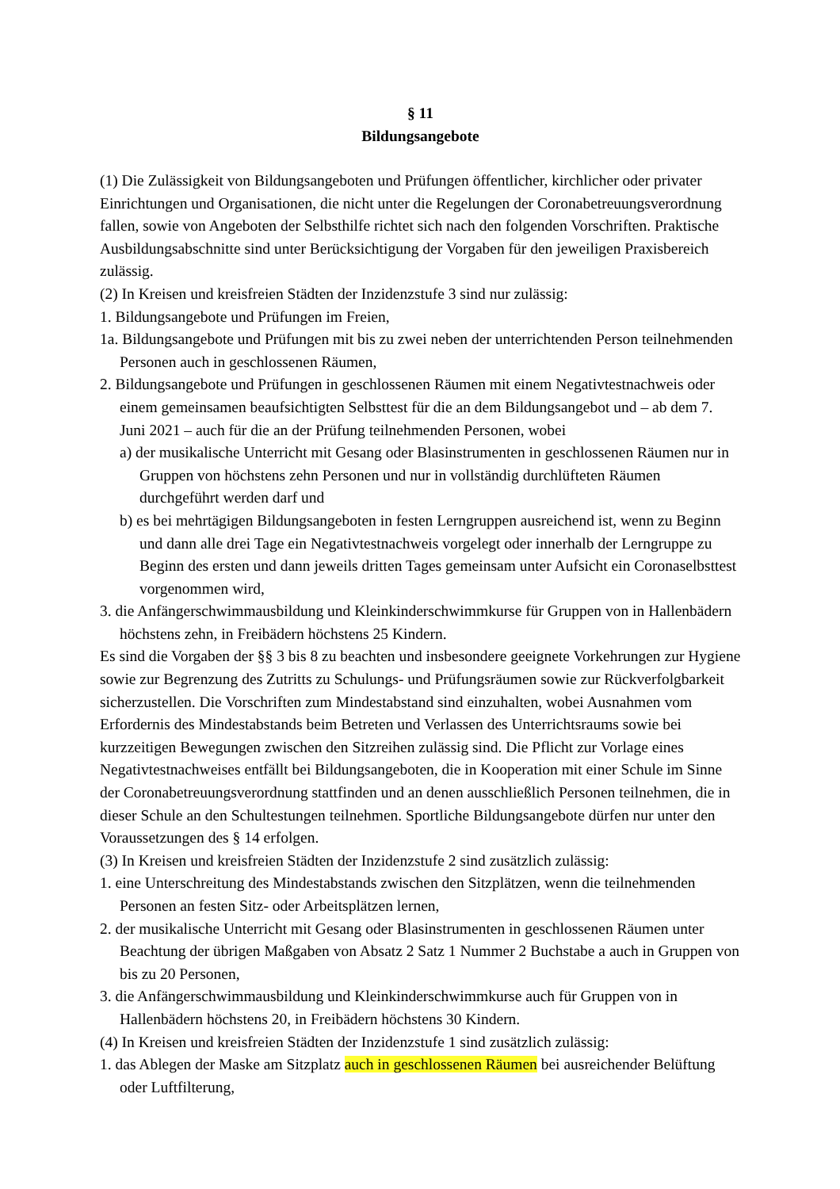§ 11
Bildungsangebote
(1) Die Zulässigkeit von Bildungsangeboten und Prüfungen öffentlicher, kirchlicher oder privater Einrichtungen und Organisationen, die nicht unter die Regelungen der Coronabetreuungsverordnung fallen, sowie von Angeboten der Selbsthilfe richtet sich nach den folgenden Vorschriften. Praktische Ausbildungsabschnitte sind unter Berücksichtigung der Vorgaben für den jeweiligen Praxisbereich zulässig.
(2) In Kreisen und kreisfreien Städten der Inzidenzstufe 3 sind nur zulässig:
1. Bildungsangebote und Prüfungen im Freien,
1a. Bildungsangebote und Prüfungen mit bis zu zwei neben der unterrichtenden Person teilnehmenden Personen auch in geschlossenen Räumen,
2. Bildungsangebote und Prüfungen in geschlossenen Räumen mit einem Negativtestnachweis oder einem gemeinsamen beaufsichtigten Selbsttest für die an dem Bildungsangebot und – ab dem 7. Juni 2021 – auch für die an der Prüfung teilnehmenden Personen, wobei
a) der musikalische Unterricht mit Gesang oder Blasinstrumenten in geschlossenen Räumen nur in Gruppen von höchstens zehn Personen und nur in vollständig durchlüfteten Räumen durchgeführt werden darf und
b) es bei mehrtägigen Bildungsangeboten in festen Lerngruppen ausreichend ist, wenn zu Beginn und dann alle drei Tage ein Negativtestnachweis vorgelegt oder innerhalb der Lerngruppe zu Beginn des ersten und dann jeweils dritten Tages gemeinsam unter Aufsicht ein Coronaselbsttest vorgenommen wird,
3. die Anfängerschwimmausbildung und Kleinkinderschwimmkurse für Gruppen von in Hallenbädern höchstens zehn, in Freibädern höchstens 25 Kindern.
Es sind die Vorgaben der §§ 3 bis 8 zu beachten und insbesondere geeignete Vorkehrungen zur Hygiene sowie zur Begrenzung des Zutritts zu Schulungs- und Prüfungsräumen sowie zur Rückverfolgbarkeit sicherzustellen. Die Vorschriften zum Mindestabstand sind einzuhalten, wobei Ausnahmen vom Erfordernis des Mindestabstands beim Betreten und Verlassen des Unterrichtsraums sowie bei kurzzeitigen Bewegungen zwischen den Sitzreihen zulässig sind. Die Pflicht zur Vorlage eines Negativtestnachweises entfällt bei Bildungsangeboten, die in Kooperation mit einer Schule im Sinne der Coronabetreuungsverordnung stattfinden und an denen ausschließlich Personen teilnehmen, die in dieser Schule an den Schultestungen teilnehmen. Sportliche Bildungsangebote dürfen nur unter den Voraussetzungen des § 14 erfolgen.
(3) In Kreisen und kreisfreien Städten der Inzidenzstufe 2 sind zusätzlich zulässig:
1. eine Unterschreitung des Mindestabstands zwischen den Sitzplätzen, wenn die teilnehmenden Personen an festen Sitz- oder Arbeitsplätzen lernen,
2. der musikalische Unterricht mit Gesang oder Blasinstrumenten in geschlossenen Räumen unter Beachtung der übrigen Maßgaben von Absatz 2 Satz 1 Nummer 2 Buchstabe a auch in Gruppen von bis zu 20 Personen,
3. die Anfängerschwimmausbildung und Kleinkinderschwimmkurse auch für Gruppen von in Hallenbädern höchstens 20, in Freibädern höchstens 30 Kindern.
(4) In Kreisen und kreisfreien Städten der Inzidenzstufe 1 sind zusätzlich zulässig:
1. das Ablegen der Maske am Sitzplatz auch in geschlossenen Räumen bei ausreichender Belüftung oder Luftfilterung,